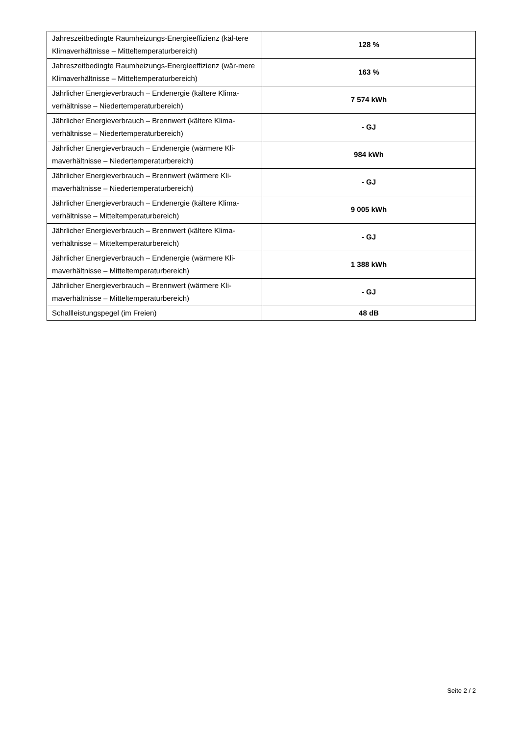| Jahreszeitbedingte Raumheizungs-Energieeffizienz (käl-tere Klimaverhältnisse – Mitteltemperaturbereich) | 128 % |
| Jahreszeitbedingte Raumheizungs-Energieeffizienz (wär-mere Klimaverhältnisse – Mitteltemperaturbereich) | 163 % |
| Jährlicher Energieverbrauch – Endenergie (kältere Klima-verhältnisse – Niedertemperaturbereich) | 7 574 kWh |
| Jährlicher Energieverbrauch – Brennwert (kältere Klima-verhältnisse – Niedertemperaturbereich) | - GJ |
| Jährlicher Energieverbrauch – Endenergie (wärmere Kli-maverhältnisse – Niedertemperaturbereich) | 984 kWh |
| Jährlicher Energieverbrauch – Brennwert (wärmere Kli-maverhältnisse – Niedertemperaturbereich) | - GJ |
| Jährlicher Energieverbrauch – Endenergie (kältere Klima-verhältnisse – Mitteltemperaturbereich) | 9 005 kWh |
| Jährlicher Energieverbrauch – Brennwert (kältere Klima-verhältnisse – Mitteltemperaturbereich) | - GJ |
| Jährlicher Energieverbrauch – Endenergie (wärmere Kli-maverhältnisse – Mitteltemperaturbereich) | 1 388 kWh |
| Jährlicher Energieverbrauch – Brennwert (wärmere Kli-maverhältnisse – Mitteltemperaturbereich) | - GJ |
| Schallleistungspegel (im Freien) | 48 dB |
Seite 2 / 2